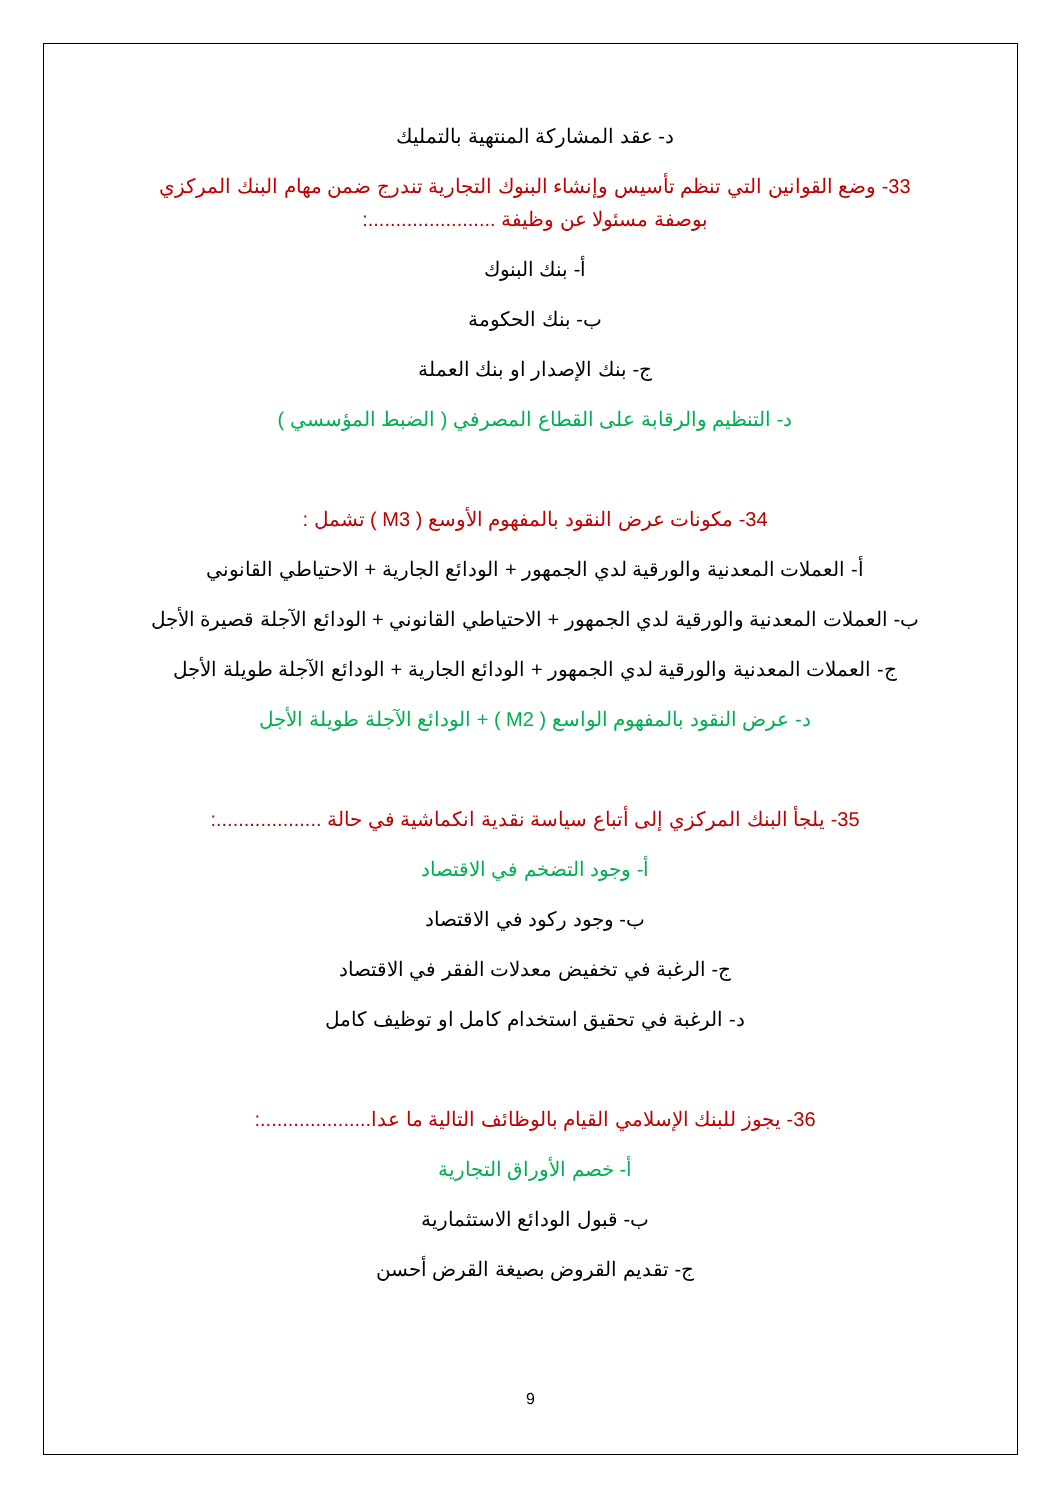د- عقد المشاركة المنتهية بالتمليك
33- وضع القوانين التي تنظم تأسيس وإنشاء البنوك التجارية تندرج ضمن مهام البنك المركزي بوصفة مسئولا عن وظيفة .......................:
أ- بنك البنوك
ب- بنك الحكومة
ج- بنك الإصدار او بنك العملة
د- التنظيم والرقابة على القطاع المصرفي ( الضبط المؤسسي )
34- مكونات عرض النقود بالمفهوم الأوسع ( M3 ) تشمل :
أ- العملات المعدنية والورقية لدي الجمهور + الودائع الجارية + الاحتياطي القانوني
ب- العملات المعدنية والورقية لدي الجمهور + الاحتياطي القانوني + الودائع الآجلة قصيرة الأجل
ج- العملات المعدنية والورقية لدي الجمهور + الودائع الجارية + الودائع الآجلة طويلة الأجل
د- عرض النقود بالمفهوم الواسع ( M2 ) + الودائع الآجلة طويلة الأجل
35- يلجأ البنك المركزي إلى أتباع سياسة نقدية انكماشية في حالة ...................:
أ- وجود التضخم في الاقتصاد
ب- وجود ركود في الاقتصاد
ج- الرغبة في تخفيض معدلات الفقر في الاقتصاد
د- الرغبة في تحقيق استخدام كامل او توظيف كامل
36- يجوز للبنك الإسلامي القيام بالوظائف التالية ما عدا....................:
أ- خصم الأوراق التجارية
ب- قبول الودائع الاستثمارية
ج- تقديم القروض بصيغة القرض أحسن
9